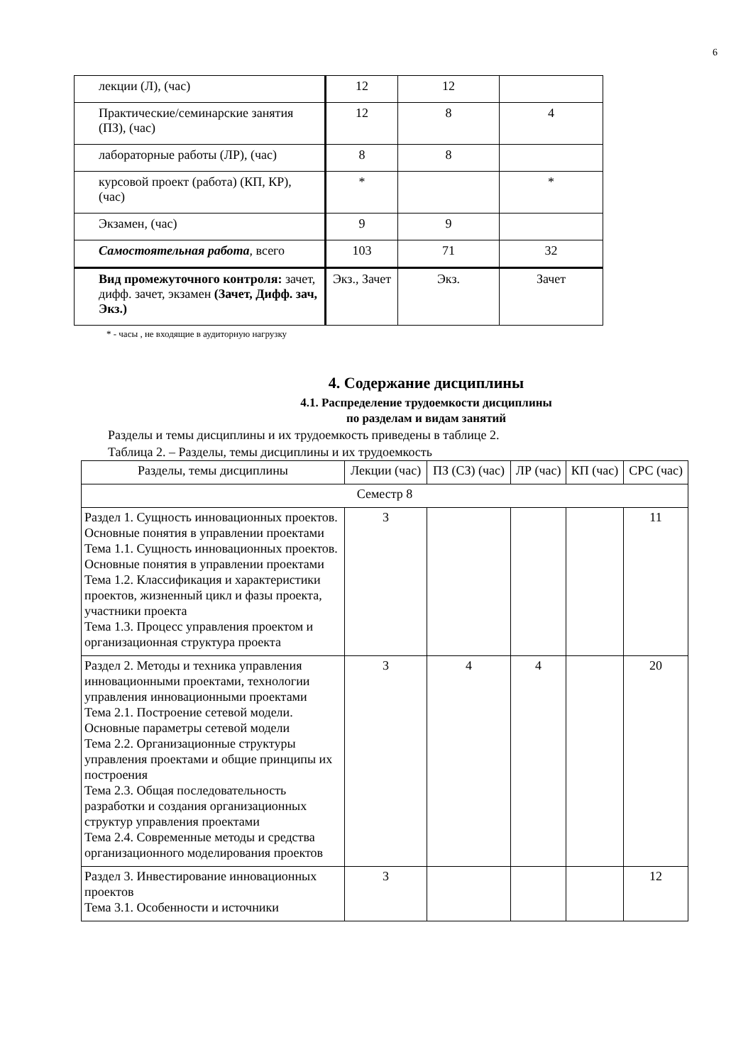6
| лекции (Л), (час) | 12 | 12 | |
| Практические/семинарские занятия (ПЗ), (час) | 12 | 8 | 4 |
| лабораторные работы (ЛР), (час) | 8 | 8 | |
| курсовой проект (работа) (КП, КР), (час) | * | | * |
| Экзамен, (час) | 9 | 9 | |
| Самостоятельная работа , всего | 103 | 71 | 32 |
| Вид промежуточного контроля: зачет, дифф. зачет, экзамен (Зачет, Дифф. зач, Экз.) | Экз., Зачет | Экз. | Зачет |
* - часы , не входящие в аудиторную нагрузку
4. Содержание дисциплины
4.1. Распределение трудоемкости дисциплины
по разделам и видам занятий
Разделы и темы дисциплины и их трудоемкость приведены в таблице 2.
Таблица 2. – Разделы, темы дисциплины и их трудоемкость
| Разделы, темы дисциплины | Лекции (час) | ПЗ (СЗ) (час) | ЛР (час) | КП (час) | СРС (час) |
| --- | --- | --- | --- | --- | --- |
| Семестр 8 | | | | | |
| Раздел 1. Сущность инновационных проектов. Основные понятия в управлении проектами Тема 1.1. Сущность инновационных проектов. Основные понятия в управлении проектами Тема 1.2. Классификация и характеристики проектов, жизненный цикл и фазы проекта, участники проекта Тема 1.3. Процесс управления проектом и организационная структура проекта | 3 | | | | 11 |
| Раздел 2. Методы и техника управления инновационными проектами, технологии управления инновационными проектами Тема 2.1. Построение сетевой модели. Основные параметры сетевой модели Тема 2.2. Организационные структуры управления проектами и общие принципы их построения Тема 2.3. Общая последовательность разработки и создания организационных структур управления проектами Тема 2.4. Современные методы и средства организационного моделирования проектов | 3 | 4 | 4 | | 20 |
| Раздел 3. Инвестирование инновационных проектов Тема 3.1. Особенности и источники | 3 | | | | 12 |